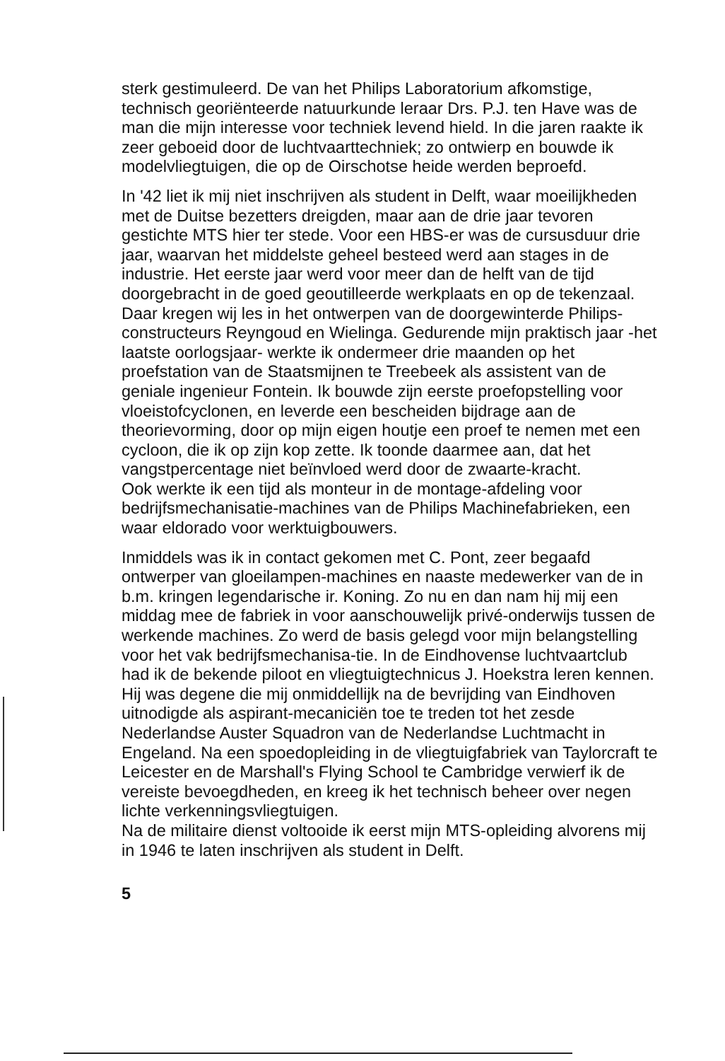sterk gestimuleerd. De van het Philips Laboratorium afkomstige, technisch georiënteerde natuurkunde leraar Drs. P.J. ten Have was de man die mijn interesse voor techniek levend hield. In die jaren raakte ik zeer geboeid door de luchtvaarttechniek; zo ontwierp en bouwde ik modelvliegtuigen, die op de Oirschotse heide werden beproefd.
In '42 liet ik mij niet inschrijven als student in Delft, waar moeilijkheden met de Duitse bezetters dreigden, maar aan de drie jaar tevoren gestichte MTS hier ter stede. Voor een HBS-er was de cursusduur drie jaar, waarvan het middelste geheel besteed werd aan stages in de industrie. Het eerste jaar werd voor meer dan de helft van de tijd doorgebracht in de goed geoutilleerde werkplaats en op de tekenzaal. Daar kregen wij les in het ontwerpen van de doorgewinterde Philips-constructeurs Reyngoud en Wielinga. Gedurende mijn praktisch jaar -het laatste oorlogsjaar- werkte ik ondermeer drie maanden op het proefstation van de Staatsmijnen te Treebeek als assistent van de geniale ingenieur Fontein. Ik bouwde zijn eerste proefopstelling voor vloeistofcyclonen, en leverde een bescheiden bijdrage aan de theorievorming, door op mijn eigen houtje een proef te nemen met een cycloon, die ik op zijn kop zette. Ik toonde daarmee aan, dat het vangstpercentage niet beïnvloed werd door de zwaarte-kracht.
Ook werkte ik een tijd als monteur in de montage-afdeling voor bedrijfsmechanisatie-machines van de Philips Machinefabrieken, een waar eldorado voor werktuigbouwers.
Inmiddels was ik in contact gekomen met C. Pont, zeer begaafd ontwerper van gloeilampen-machines en naaste medewerker van de in b.m. kringen legendarische ir. Koning. Zo nu en dan nam hij mij een middag mee de fabriek in voor aanschouwelijk privé-onderwijs tussen de werkende machines. Zo werd de basis gelegd voor mijn belangstelling voor het vak bedrijfsmechanisa-tie. In de Eindhovense luchtvaartclub had ik de bekende piloot en vliegtuigtechnicus J. Hoekstra leren kennen. Hij was degene die mij onmiddellijk na de bevrijding van Eindhoven uitnodigde als aspirant-mecaniciën toe te treden tot het zesde Nederlandse Auster Squadron van de Nederlandse Luchtmacht in Engeland. Na een spoedopleiding in de vliegtuigfabriek van Taylorcraft te Leicester en de Marshall's Flying School te Cambridge verwierf ik de vereiste bevoegdheden, en kreeg ik het technisch beheer over negen lichte verkenningsvliegtuigen.
Na de militaire dienst voltooide ik eerst mijn MTS-opleiding alvorens mij in 1946 te laten inschrijven als student in Delft.
5